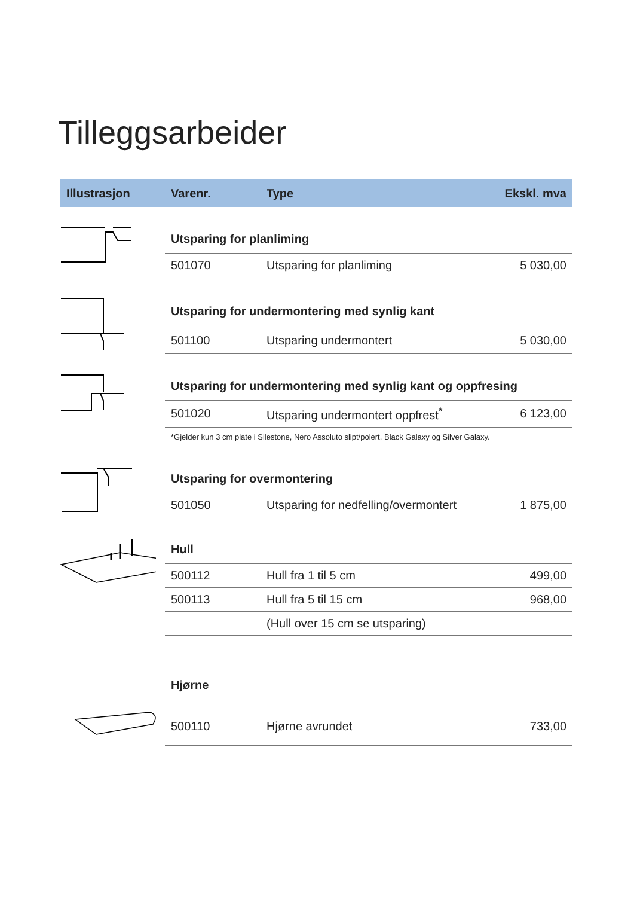Tilleggsarbeider
Illustrasjon Varenr. Type Ekskl. mva
| Utsparing for planliming | | |
| 501070 | Utsparing for planliming | 5 030,00 |
| Utsparing for undermontering med synlig kant | | |
| 501100 | Utsparing undermontert | 5 030,00 |
| Utsparing for undermontering med synlig kant og oppfresing | | |
| 501020 | Utsparing undermontert oppfrest<sup>*</sup> | 6 123,00 |
| *Gjelder kun 3 cm plate i Silestone, Nero Assoluto slipt/polert, Black Galaxy og Silver Galaxy. | | |
| Utsparing for overmontering | | |
| 501050 | Utsparing for nedfelling/overmontert | 1 875,00 |
| Hull | | |
| 500112 | Hull fra 1 til 5 cm | 499,00 |
| 500113 | Hull fra 5 til 15 cm | 968,00 |
| | (Hull over 15 cm se utsparing) | |
| Hjørne | | |
| 500110 | Hjørne avrundet | 733,00 |